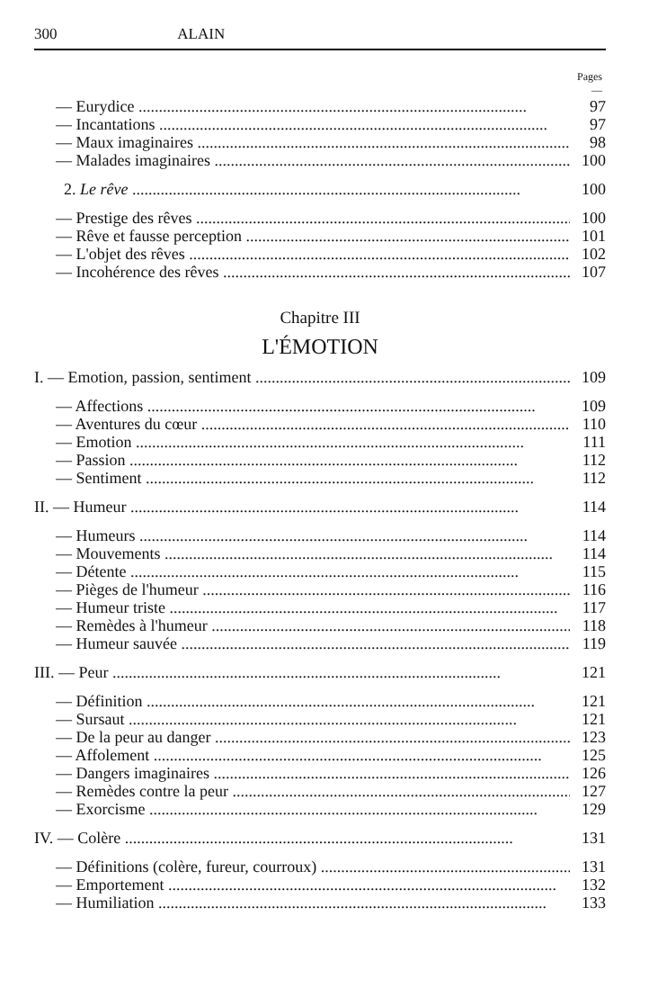300 ALAIN
Pages
—
— Eurydice 97
— Incantations 97
— Maux imaginaires 98
— Malades imaginaires 100
2. Le rêve 100
— Prestige des rêves 100
— Rêve et fausse perception 101
— L'objet des rêves 102
— Incohérence des rêves 107
Chapitre III
L'ÉMOTION
I. — Emotion, passion, sentiment 109
— Affections 109
— Aventures du cœur 110
— Emotion 111
— Passion 112
— Sentiment 112
II. — Humeur 114
— Humeurs 114
— Mouvements 114
— Détente 115
— Pièges de l'humeur 116
— Humeur triste 117
— Remèdes à l'humeur 118
— Humeur sauvée 119
III. — Peur 121
— Définition 121
— Sursaut 121
— De la peur au danger 123
— Affolement 125
— Dangers imaginaires 126
— Remèdes contre la peur 127
— Exorcisme 129
IV. — Colère 131
— Définitions (colère, fureur, courroux) 131
— Emportement 132
— Humiliation 133